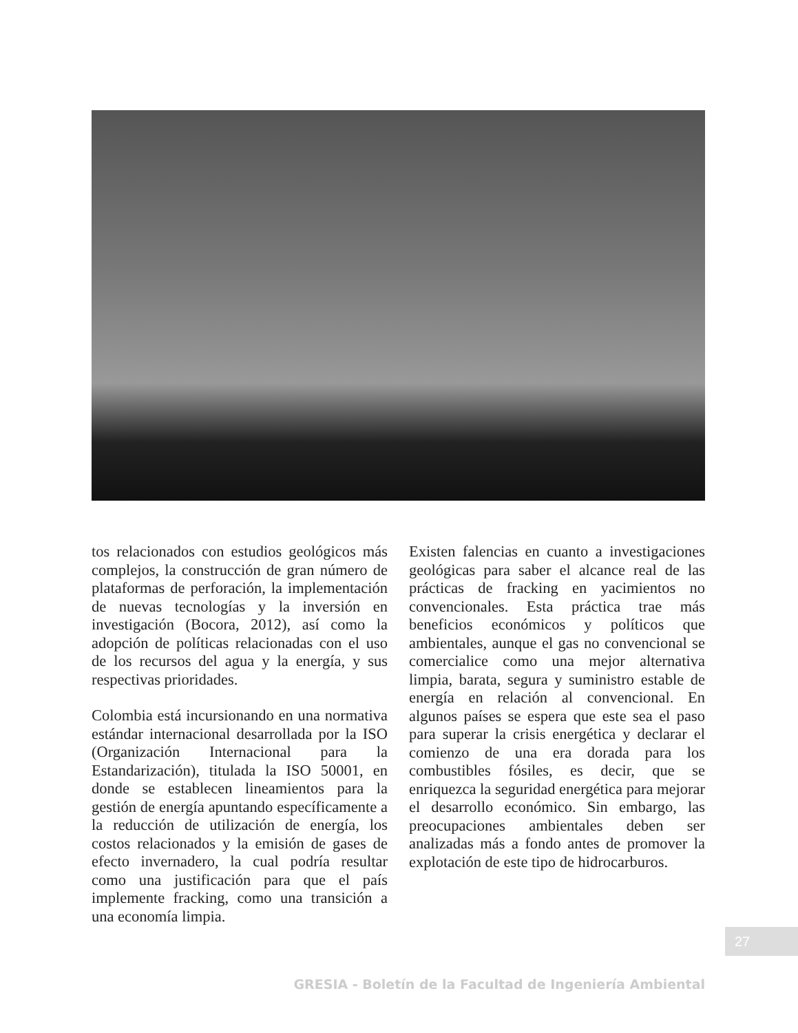tos relacionados con estudios geológicos más complejos, la construcción de gran número de plataformas de perforación, la implementación de nuevas tecnologías y la inversión en investigación (Bocora, 2012), así como la adopción de políticas relacionadas con el uso de los recursos del agua y la energía, y sus respectivas prioridades.
Colombia está incursionando en una normativa estándar internacional desarrollada por la ISO (Organización Internacional para la Estandarización), titulada la ISO 50001, en donde se establecen lineamientos para la gestión de energía apuntando específicamente a la reducción de utilización de energía, los costos relacionados y la emisión de gases de efecto invernadero, la cual podría resultar como una justificación para que el país implemente fracking, como una transición a una economía limpia.
Existen falencias en cuanto a investigaciones geológicas para saber el alcance real de las prácticas de fracking en yacimientos no convencionales. Esta práctica trae más beneficios económicos y políticos que ambientales, aunque el gas no convencional se comercialice como una mejor alternativa limpia, barata, segura y suministro estable de energía en relación al convencional. En algunos países se espera que este sea el paso para superar la crisis energética y declarar el comienzo de una era dorada para los combustibles fósiles, es decir, que se enriquezca la seguridad energética para mejorar el desarrollo económico. Sin embargo, las preocupaciones ambientales deben ser analizadas más a fondo antes de promover la explotación de este tipo de hidrocarburos.
27
GRESIA - Boletín de la Facultad de Ingeniería Ambiental